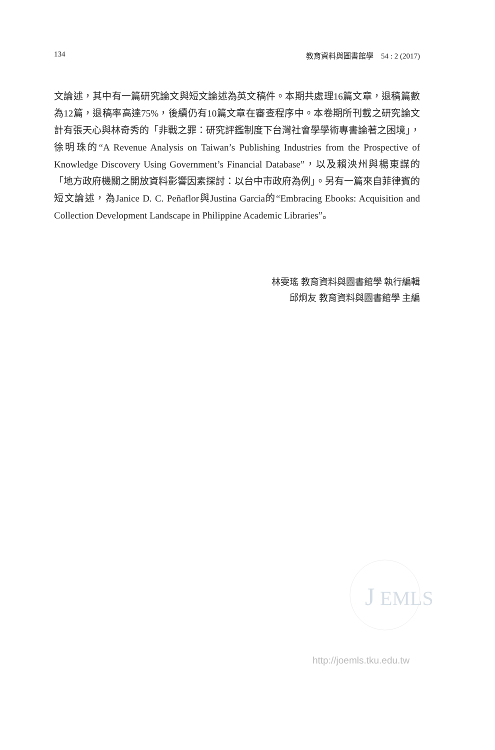134 教育資料與圖書館學　54 : 2 (2017)
文論述，其中有一篇研究論文與短文論述為英文稿件。本期共處理16篇文章，退稿篇數為12篇，退稿率高達75%，後續仍有10篇文章在審查程序中。本卷期所刊載之研究論文計有張天心與林奇秀的「非戰之罪：研究評鑑制度下台灣社會學學術專書論著之困境」，徐明珠的“A Revenue Analysis on Taiwan’s Publishing Industries from the Prospective of Knowledge Discovery Using Government’s Financial Database”，以及賴泱州與楊東謀的「地方政府機關之開放資料影響因素探討：以台中市政府為例」。另有一篇來自菲律賓的短文論述，為Janice D. C. Peñaflor與Justina Garcia的“Embracing Ebooks: Acquisition and Collection Development Landscape in Philippine Academic Libraries”。
林雯瑤 教育資料與圖書館學 執行編輯
邱炯友 教育資料與圖書館學 主編
J
EMLS
http://joemls.tku.edu.tw